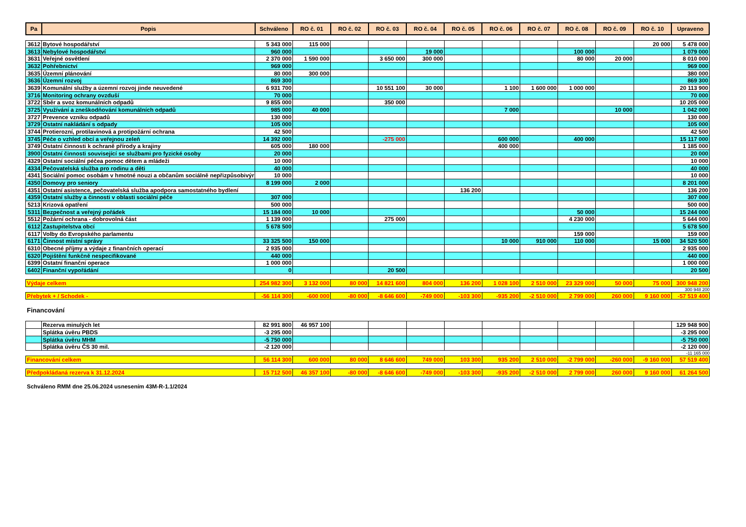| Pa | Popis | Schváleno | RO č. 01 | RO č. 02 | RO č. 03 | RO č. 04 | RO č. 05 | RO č. 06 | RO č. 07 | RO č. 08 | RO č. 09 | RO č. 10 | Upraveno |
| --- | --- | --- | --- | --- | --- | --- | --- | --- | --- | --- | --- | --- | --- |
| 3612 | Bytové hospodářství | 5 343 000 | 115 000 | | | | | | | | | 20 000 | 5 478 000 |
| 3613 | Nebylové hospodářství | 960 000 | | | | 19 000 | | | | 100 000 | | | 1 079 000 |
| 3631 | Veřejné osvětlení | 2 370 000 | 1 590 000 | | 3 650 000 | 300 000 | | | | 80 000 | 20 000 | | 8 010 000 |
| 3632 | Pohřebnictví | 969 000 | | | | | | | | | | | 969 000 |
| 3635 | Územní plánování | 80 000 | 300 000 | | | | | | | | | | 380 000 |
| 3636 | Územní rozvoj | 869 300 | | | | | | | | | | | 869 300 |
| 3639 | Komunální služby a územní rozvoj jinde neuvedené | 6 931 700 | | | 10 551 100 | 30 000 | | 1 100 | 1 600 000 | 1 000 000 | | | 20 113 900 |
| 3716 | Monitoring ochrany ovzduší | 70 000 | | | | | | | | | | | 70 000 |
| 3722 | Sběr a svoz komunálních odpadů | 9 855 000 | | | 350 000 | | | | | | | | 10 205 000 |
| 3725 | Využívání a zneškodňování komunálních odpadů | 985 000 | 40 000 | | | | | 7 000 | | | 10 000 | | 1 042 000 |
| 3727 | Prevence vzniku odpadů | 130 000 | | | | | | | | | | | 130 000 |
| 3729 | Ostatní nakládání s odpady | 105 000 | | | | | | | | | | | 105 000 |
| 3744 | Protierozní, protilavinová a protipožární ochrana | 42 500 | | | | | | | | | | | 42 500 |
| 3745 | Péče o vzhled obcí a veřejnou zeleň | 14 392 000 | | | -275 000 | | | 600 000 | | 400 000 | | | 15 117 000 |
| 3749 | Ostatní činnosti k ochraně přírody a krajiny | 605 000 | 180 000 | | | | | 400 000 | | | | | 1 185 000 |
| 3900 | Ostatní činnosti související se službami pro fyzické osoby | 20 000 | | | | | | | | | | | 20 000 |
| 4329 | Ostatní sociální péčea pomoc dětem a mládeži | 10 000 | | | | | | | | | | | 10 000 |
| 4334 | Pečovatelská služba pro rodinu a děti | 40 000 | | | | | | | | | | | 40 000 |
| 4341 | Sociální pomoc osobám v hmotné nouzi a občanům sociálně nepřizpůsobivýr | 10 000 | | | | | | | | | | | 10 000 |
| 4350 | Domovy pro seniory | 8 199 000 | 2 000 | | | | | | | | | | 8 201 000 |
| 4351 | Ostatní asistence, pečovatelská služba apodpora samostatného bydlení | | | | | | 136 200 | | | | | | 136 200 |
| 4359 | Ostatní služby a činnosti v oblasti sociální péče | 307 000 | | | | | | | | | | | 307 000 |
| 5213 | Krizová opatření | 500 000 | | | | | | | | | | | 500 000 |
| 5311 | Bezpečnost a veřejný pořádek | 15 184 000 | 10 000 | | | | | | | 50 000 | | | 15 244 000 |
| 5512 | Požární ochrana - dobrovolná část | 1 139 000 | | | 275 000 | | | | | 4 230 000 | | | 5 644 000 |
| 6112 | Zastupitelstva obcí | 5 678 500 | | | | | | | | | | | 5 678 500 |
| 6117 | Volby do Evropského parlamentu | | | | | | | | | 159 000 | | | 159 000 |
| 6171 | Činnost místní správy | 33 325 500 | 150 000 | | | | | 10 000 | 910 000 | 110 000 | | 15 000 | 34 520 500 |
| 6310 | Obecné příjmy a výdaje z finančních operací | 2 935 000 | | | | | | | | | | | 2 935 000 |
| 6320 | Pojištění funkčně nespecifikované | 440 000 | | | | | | | | | | | 440 000 |
| 6399 | Ostatní finanční operace | 1 000 000 | | | | | | | | | | | 1 000 000 |
| 6402 | Finanční vypořádání | 0 | | | 20 500 | | | | | | | | 20 500 |
| Výdaje celkem | 254 982 300 | 3 132 000 | 80 000 | 14 821 600 | 804 000 | 136 200 | 1 028 100 | 2 510 000 | 23 329 000 | 50 000 | 75 000 | 300 948 200 |
300 948 200
| Přebytek + / Schodek - | -56 114 300 | -600 000 | -80 000 | -8 646 600 | -749 000 | -103 300 | -935 200 | -2 510 000 | 2 799 000 | 260 000 | 9 160 000 | -57 519 400 |
Financování
| | Rezerva minulých let | 82 991 800 | 46 957 100 | | | | | | | | | | 129 948 900 |
| | Splátka úvěru PBDS | -3 295 000 | | | | | | | | | | | -3 295 000 |
| | Splátka úvěru MHM | -5 750 000 | | | | | | | | | | | -5 750 000 |
| | Splátka úvěru ČS 30 mil. | -2 120 000 | | | | | | | | | | | -2 120 000 |
-11 165 000
| Financování celkem | 56 114 300 | 600 000 | 80 000 | 8 646 600 | 749 000 | 103 300 | 935 200 | 2 510 000 | -2 799 000 | -260 000 | -9 160 000 | 57 519 400 |
| Předpokládaná rezerva k 31.12.2024 | 15 712 500 | 46 357 100 | -80 000 | -8 646 600 | -749 000 | -103 300 | -935 200 | -2 510 000 | 2 799 000 | 260 000 | 9 160 000 | 61 264 500 |
Schváleno RMM dne 25.06.2024 usnesením 43M-R-1.1/2024